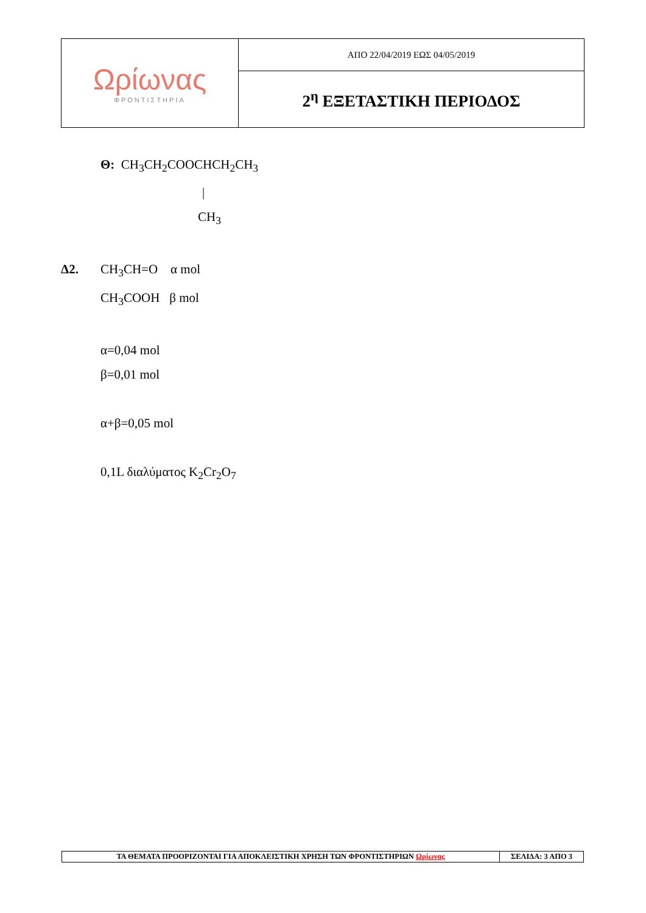| Ωρίωνας ΦΡΟΝΤΙΣΤΗΡΙΑ | ΑΠΟ 22/04/2019 ΕΩΣ 04/05/2019 |
| | 2<sup>η</sup> ΕΞΕΤΑΣΤΙΚΗ ΠΕΡΙΟΔΟΣ |
Θ: CH<sub>3</sub>CH<sub>2</sub>COOCHCH<sub>2</sub>CH<sub>3</sub>
|
CH<sub>3</sub>
Δ2. CH<sub>3</sub>CH=O α mol
CH<sub>3</sub>COOH β mol
α=0,04 mol
β=0,01 mol
α+β=0,05 mol
0,1L διαλύματος K<sub>2</sub>Cr<sub>2</sub>O<sub>7</sub>
| ΤΑ ΘΕΜΑΤΑ ΠΡΟΟΡΙΖΟΝΤΑΙ ΓΙΑ ΑΠΟΚΛΕΙΣΤΙΚΗ ΧΡΗΣΗ ΤΩΝ ΦΡΟΝΤΙΣΤΗΡΙΩΝ Ωρίωνας | ΣΕΛΙΔΑ: 3 ΑΠΟ 3 |